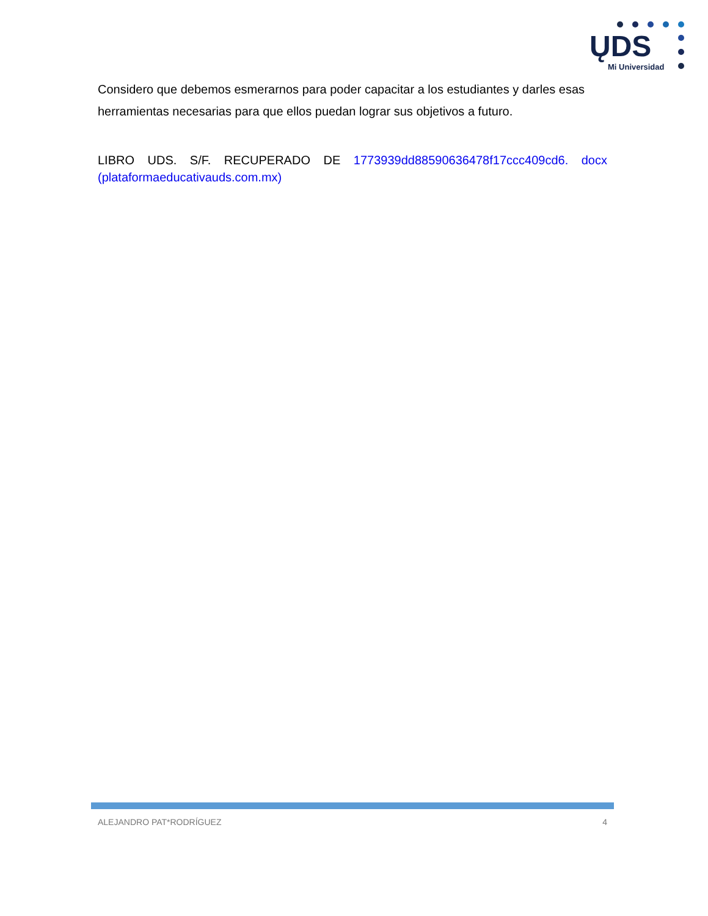ŲDS
Mi Universidad
Considero que debemos esmerarnos para poder capacitar a los estudiantes y darles esas herramientas necesarias para que ellos puedan lograr sus objetivos a futuro.
LIBRO UDS. S/F. RECUPERADO DE 1773939dd88590636478f17ccc409cd6. docx (plataformaeducativauds.com.mx)
ALEJANDRO PAT*RODRÍGUEZ 4